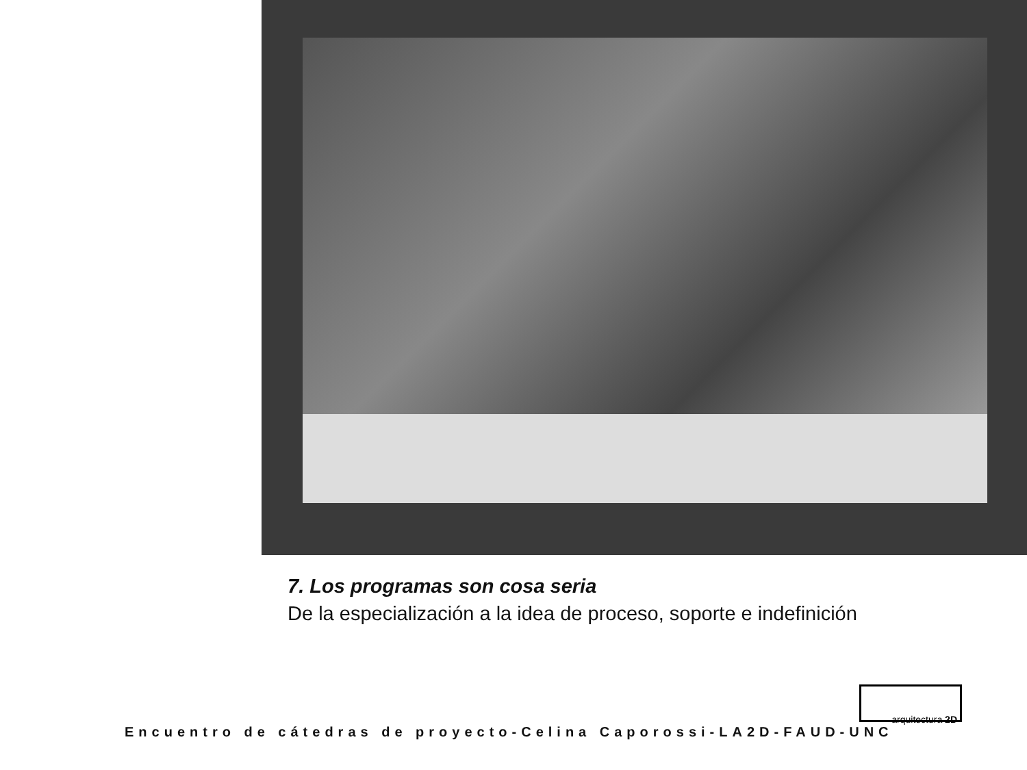7. Los programas son cosa seria
De la especialización a la idea de proceso, soporte e indefinición
arquitectura 2D
Encuentro de cátedras de proyecto-Celina Caporossi-LA2D-FAUD-UNC